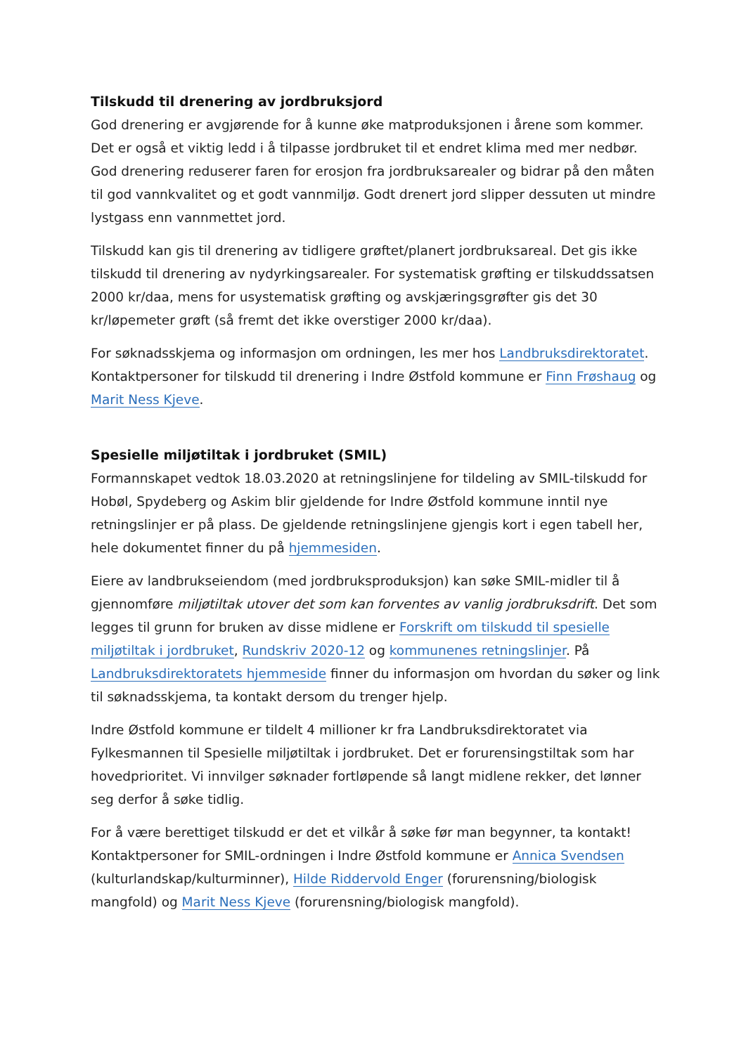Tilskudd til drenering av jordbruksjord
God drenering er avgjørende for å kunne øke matproduksjonen i årene som kommer. Det er også et viktig ledd i å tilpasse jordbruket til et endret klima med mer nedbør. God drenering reduserer faren for erosjon fra jordbruksarealer og bidrar på den måten til god vannkvalitet og et godt vannmiljø. Godt drenert jord slipper dessuten ut mindre lystgass enn vannmettet jord.
Tilskudd kan gis til drenering av tidligere grøftet/planert jordbruksareal. Det gis ikke tilskudd til drenering av nydyrkingsarealer. For systematisk grøfting er tilskuddssatsen 2000 kr/daa, mens for usystematisk grøfting og avskjæringsgrøfter gis det 30 kr/løpemeter grøft (så fremt det ikke overstiger 2000 kr/daa).
For søknadsskjema og informasjon om ordningen, les mer hos Landbruksdirektoratet. Kontaktpersoner for tilskudd til drenering i Indre Østfold kommune er Finn Frøshaug og Marit Ness Kjeve.
Spesielle miljøtiltak i jordbruket (SMIL)
Formannskapet vedtok 18.03.2020 at retningslinjene for tildeling av SMIL-tilskudd for Hobøl, Spydeberg og Askim blir gjeldende for Indre Østfold kommune inntil nye retningslinjer er på plass. De gjeldende retningslinjene gjengis kort i egen tabell her, hele dokumentet finner du på hjemmesiden.
Eiere av landbrukseiendom (med jordbruksproduksjon) kan søke SMIL-midler til å gjennomføre miljøtiltak utover det som kan forventes av vanlig jordbruksdrift. Det som legges til grunn for bruken av disse midlene er Forskrift om tilskudd til spesielle miljøtiltak i jordbruket, Rundskriv 2020-12 og kommunenes retningslinjer. På Landbruksdirektoratets hjemmeside finner du informasjon om hvordan du søker og link til søknadsskjema, ta kontakt dersom du trenger hjelp.
Indre Østfold kommune er tildelt 4 millioner kr fra Landbruksdirektoratet via Fylkesmannen til Spesielle miljøtiltak i jordbruket. Det er forurensingstiltak som har hovedprioritet. Vi innvilger søknader fortløpende så langt midlene rekker, det lønner seg derfor å søke tidlig.
For å være berettiget tilskudd er det et vilkår å søke før man begynner, ta kontakt! Kontaktpersoner for SMIL-ordningen i Indre Østfold kommune er Annica Svendsen (kulturlandskap/kulturminner), Hilde Riddervold Enger (forurensning/biologisk mangfold) og Marit Ness Kjeve (forurensning/biologisk mangfold).